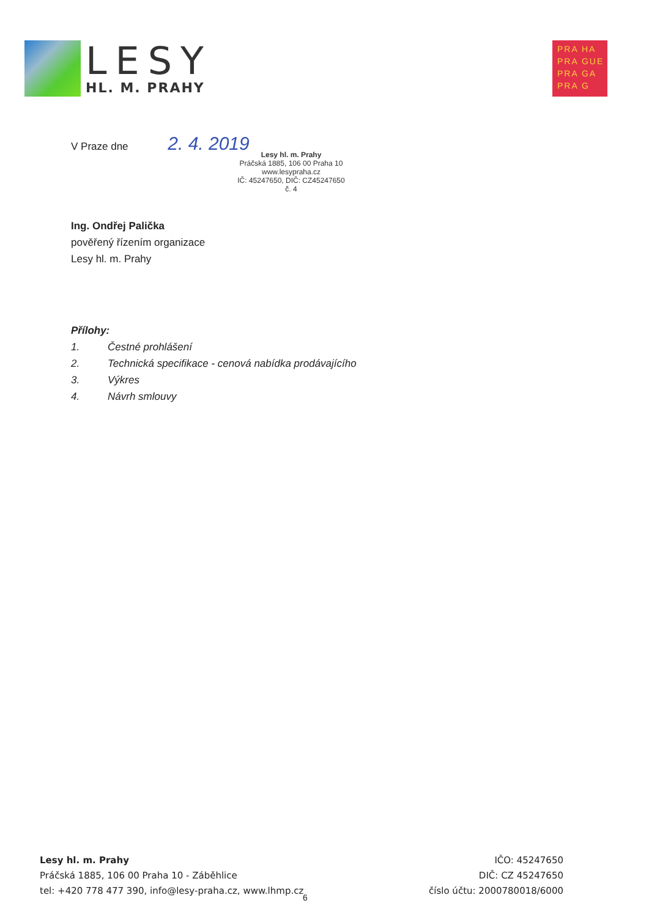LESY
HL. M. PRAHY
PRA HA
PRA GUE
PRA GA
PRA G
V Praze dne 2. 4. 2019
Lesy hl. m. Prahy
Práčská 1885, 106 00 Praha 10
www.lesypraha.cz
IČ: 45247650, DIČ: CZ45247650
č. 4
Ing. Ondřej Palička
pověřený řízením organizace
Lesy hl. m. Prahy
Přílohy:
1. Čestné prohlášení
2. Technická specifikace - cenová nabídka prodávajícího
3. Výkres
4. Návrh smlouvy
Lesy hl. m. Prahy
Práčská 1885, 106 00 Praha 10 - Záběhlice
tel: +420 778 477 390, info@lesy-praha.cz, www.lhmp.cz
IČO: 45247650
DIČ: CZ 45247650
číslo účtu: 2000780018/6000
6